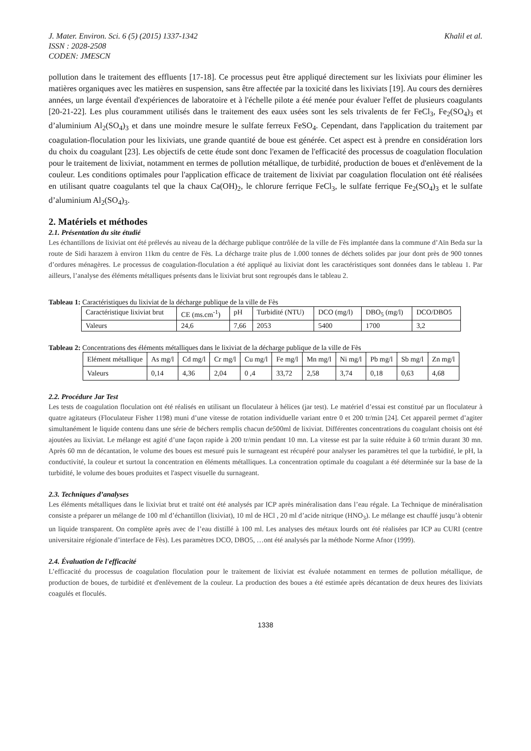J. Mater. Environ. Sci. 6 (5) (2015) 1337-1342 Khalil et al.
ISSN : 2028-2508
CODEN: JMESCN
pollution dans le traitement des effluents [17-18]. Ce processus peut être appliqué directement sur les lixiviats pour éliminer les matières organiques avec les matières en suspension, sans être affectée par la toxicité dans les lixiviats [19]. Au cours des dernières années, un large éventail d'expériences de laboratoire et à l'échelle pilote a été menée pour évaluer l'effet de plusieurs coagulants [20-21-22]. Les plus couramment utilisés dans le traitement des eaux usées sont les sels trivalents de fer FeCl<sub>3</sub>, Fe<sub>2</sub>(SO<sub>4</sub>)<sub>3</sub> et d’aluminium Al<sub>2</sub>(SO<sub>4</sub>)<sub>3</sub> et dans une moindre mesure le sulfate ferreux FeSO<sub>4</sub>. Cependant, dans l'application du traitement par coagulation-floculation pour les lixiviats, une grande quantité de boue est générée. Cet aspect est à prendre en considération lors du choix du coagulant [23]. Les objectifs de cette étude sont donc l'examen de l'efficacité des processus de coagulation floculation pour le traitement de lixiviat, notamment en termes de pollution métallique, de turbidité, production de boues et d'enlèvement de la couleur. Les conditions optimales pour l'application efficace de traitement de lixiviat par coagulation floculation ont été réalisées en utilisant quatre coagulants tel que la chaux Ca(OH)<sub>2</sub>, le chlorure ferrique FeCl<sub>3</sub>, le sulfate ferrique Fe<sub>2</sub>(SO<sub>4</sub>)<sub>3</sub> et le sulfate d’aluminium Al<sub>2</sub>(SO<sub>4</sub>)<sub>3</sub>.
2. Matériels et méthodes
2.1. Présentation du site étudié
Les échantillons de lixiviat ont été prélevés au niveau de la décharge publique contrôlée de la ville de Fès implantée dans la commune d’Aïn Beda sur la route de Sidi harazem à environ 11km du centre de Fès. La décharge traite plus de 1.000 tonnes de déchets solides par jour dont près de 900 tonnes d’ordures ménagères. Le processus de coagulation-floculation a été appliqué au lixiviat dont les caractéristiques sont données dans le tableau 1. Par ailleurs, l’analyse des éléments métalliques présents dans le lixiviat brut sont regroupés dans le tableau 2.
Tableau 1: Caractéristiques du lixiviat de la décharge publique de la ville de Fès
| Caractéristique lixiviat brut | CE (ms.cm<sup>-1</sup>) | pH | Turbidité (NTU) | DCO (mg/l) | DBO<sub>5</sub> (mg/l) | DCO/DBO5 |
| Valeurs | 24,6 | 7,66 | 2053 | 5400 | 1700 | 3,2 |
Tableau 2: Concentrations des éléments métalliques dans le lixiviat de la décharge publique de la ville de Fès
| Elément métallique | As mg/l | Cd mg/l | Cr mg/l | Cu mg/l | Fe mg/l | Mn mg/l | Ni mg/l | Pb mg/l | Sb mg/l | Zn mg/l |
| Valeurs | 0,14 | 4,36 | 2,04 | 0 ,4 | 33,72 | 2,58 | 3,74 | 0,18 | 0,63 | 4,68 |
2.2. Procédure Jar Test
Les tests de coagulation floculation ont été réalisés en utilisant un floculateur à hélices (jar test). Le matériel d’essai est constitué par un floculateur à quatre agitateurs (Floculateur Fisher 1198) muni d’une vitesse de rotation individuelle variant entre 0 et 200 tr/min [24]. Cet appareil permet d’agiter simultanément le liquide contenu dans une série de béchers remplis chacun de500ml de lixiviat. Différentes concentrations du coagulant choisis ont été ajoutées au lixiviat. Le mélange est agité d’une façon rapide à 200 tr/min pendant 10 mn. La vitesse est par la suite réduite à 60 tr/min durant 30 mn. Après 60 mn de décantation, le volume des boues est mesuré puis le surnageant est récupéré pour analyser les paramètres tel que la turbidité, le pH, la conductivité, la couleur et surtout la concentration en éléments métalliques. La concentration optimale du coagulant a été déterminée sur la base de la turbidité, le volume des boues produites et l'aspect visuelle du surnageant.
2.3. Techniques d’analyses
Les éléments métalliques dans le lixiviat brut et traité ont été analysés par ICP après minéralisation dans l’eau régale. La Technique de minéralisation consiste a préparer un mélange de 100 ml d’échantillon (lixiviat), 10 ml de HCl , 20 ml d’acide nitrique (HNO<sub>3</sub>). Le mélange est chauffé jusqu’à obtenir un liquide transparent. On complète après avec de l’eau distillé à 100 ml. Les analyses des métaux lourds ont été réalisées par ICP au CURI (centre universitaire régionale d’interface de Fès). Les paramètres DCO, DBO5, …ont été analysés par la méthode Norme Afnor (1999).
2.4. Évaluation de l'efficacité
L’efficacité du processus de coagulation floculation pour le traitement de lixiviat est évaluée notamment en termes de pollution métallique, de production de boues, de turbidité et d'enlèvement de la couleur. La production des boues a été estimée après décantation de deux heures des lixiviats coagulés et floculés.
1338